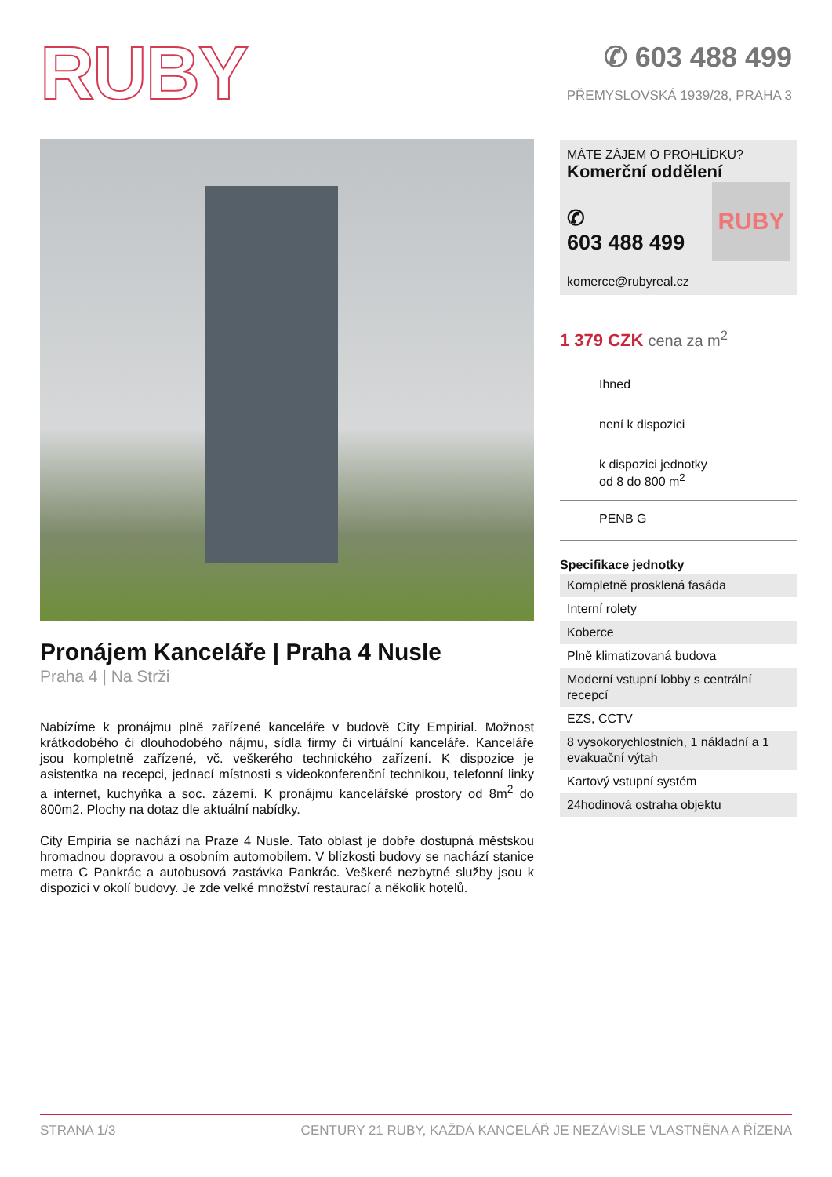RUBY
✆ 603 488 499
PŘEMYSLOVSKÁ 1939/28, PRAHA 3
Pronájem Kanceláře | Praha 4 Nusle
Praha 4 | Na Strži
Nabízíme k pronájmu plně zařízené kanceláře v budově City Empirial. Možnost krátkodobého či dlouhodobého nájmu, sídla firmy či virtuální kanceláře. Kanceláře jsou kompletně zařízené, vč. veškerého technického zařízení. K dispozice je asistentka na recepci, jednací místnosti s videokonferenční technikou, telefonní linky a internet, kuchyňka a soc. zázemí. K pronájmu kancelářské prostory od 8m<sup>2</sup> do 800m2. Plochy na dotaz dle aktuální nabídky.
City Empiria se nachází na Praze 4 Nusle. Tato oblast je dobře dostupná městskou hromadnou dopravou a osobním automobilem. V blízkosti budovy se nachází stanice metra C Pankrác a autobusová zastávka Pankrác. Veškeré nezbytné služby jsou k dispozici v okolí budovy. Je zde velké množství restaurací a několik hotelů.
MÁTE ZÁJEM O PROHLÍDKU?
Komerční oddělení
✆
603 488 499
RUBY
komerce@rubyreal.cz
1 379 CZK cena za m<sup>2</sup>
Ihned
není k dispozici
k dispozici jednotky
od 8 do 800 m<sup>2</sup>
PENB G
Specifikace jednotky
Kompletně prosklená fasáda
Interní rolety
Koberce
Plně klimatizovaná budova
Moderní vstupní lobby s centrální recepcí
EZS, CCTV
8 vysokorychlostních, 1 nákladní a 1 evakuační výtah
Kartový vstupní systém
24hodinová ostraha objektu
STRANA 1/3 CENTURY 21 RUBY, KAŽDÁ KANCELÁŘ JE NEZÁVISLE VLASTNĚNA A ŘÍZENA